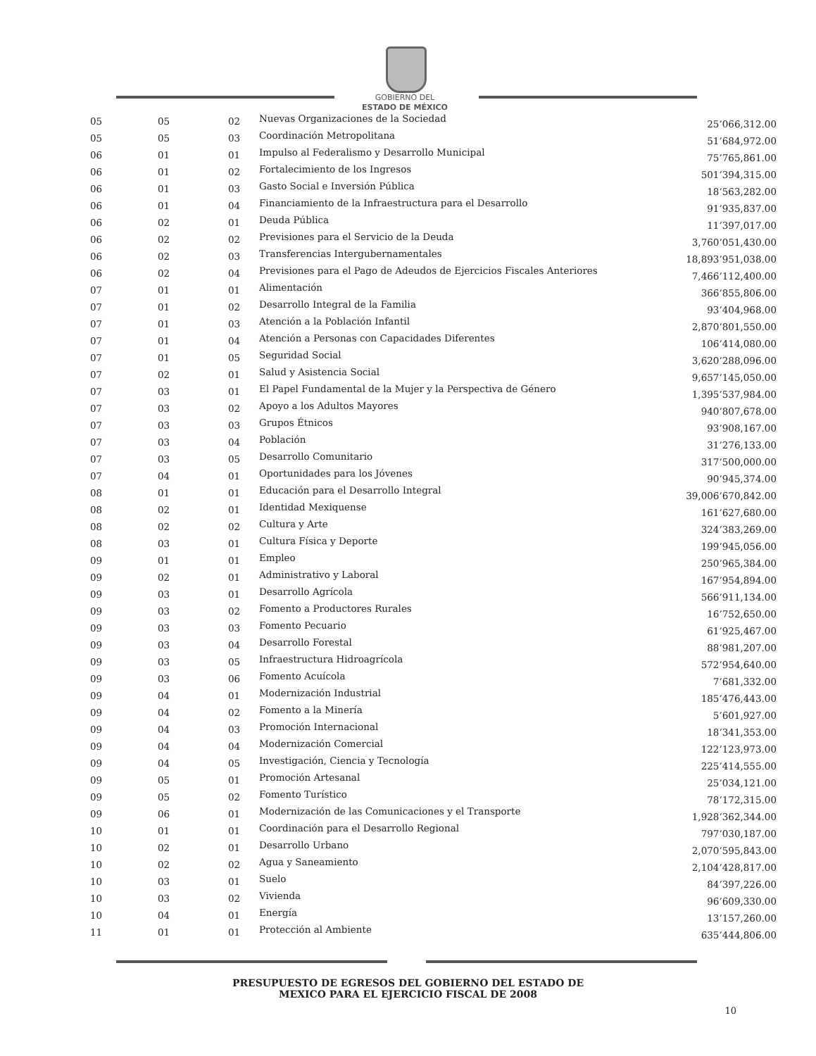GOBIERNO DEL
ESTADO DE MÉXICO
| 05 | 05 | 02 | Nuevas Organizaciones de la Sociedad | 25’066,312.00 |
| 05 | 05 | 03 | Coordinación Metropolitana | 51’684,972.00 |
| 06 | 01 | 01 | Impulso al Federalismo y Desarrollo Municipal | 75’765,861.00 |
| 06 | 01 | 02 | Fortalecimiento de los Ingresos | 501’394,315.00 |
| 06 | 01 | 03 | Gasto Social e Inversión Pública | 18’563,282.00 |
| 06 | 01 | 04 | Financiamiento de la Infraestructura para el Desarrollo | 91’935,837.00 |
| 06 | 02 | 01 | Deuda Pública | 11’397,017.00 |
| 06 | 02 | 02 | Previsiones para el Servicio de la Deuda | 3,760’051,430.00 |
| 06 | 02 | 03 | Transferencias Intergubernamentales | 18,893’951,038.00 |
| 06 | 02 | 04 | Previsiones para el Pago de Adeudos de Ejercicios Fiscales Anteriores | 7,466’112,400.00 |
| 07 | 01 | 01 | Alimentación | 366’855,806.00 |
| 07 | 01 | 02 | Desarrollo Integral de la Familia | 93’404,968.00 |
| 07 | 01 | 03 | Atención a la Población Infantil | 2,870’801,550.00 |
| 07 | 01 | 04 | Atención a Personas con Capacidades Diferentes | 106’414,080.00 |
| 07 | 01 | 05 | Seguridad Social | 3,620’288,096.00 |
| 07 | 02 | 01 | Salud y Asistencia Social | 9,657’145,050.00 |
| 07 | 03 | 01 | El Papel Fundamental de la Mujer y la Perspectiva de Género | 1,395’537,984.00 |
| 07 | 03 | 02 | Apoyo a los Adultos Mayores | 940’807,678.00 |
| 07 | 03 | 03 | Grupos Étnicos | 93’908,167.00 |
| 07 | 03 | 04 | Población | 31’276,133.00 |
| 07 | 03 | 05 | Desarrollo Comunitario | 317’500,000.00 |
| 07 | 04 | 01 | Oportunidades para los Jóvenes | 90’945,374.00 |
| 08 | 01 | 01 | Educación para el Desarrollo Integral | 39,006’670,842.00 |
| 08 | 02 | 01 | Identidad Mexiquense | 161’627,680.00 |
| 08 | 02 | 02 | Cultura y Arte | 324’383,269.00 |
| 08 | 03 | 01 | Cultura Física y Deporte | 199’945,056.00 |
| 09 | 01 | 01 | Empleo | 250’965,384.00 |
| 09 | 02 | 01 | Administrativo y Laboral | 167’954,894.00 |
| 09 | 03 | 01 | Desarrollo Agrícola | 566’911,134.00 |
| 09 | 03 | 02 | Fomento a Productores Rurales | 16’752,650.00 |
| 09 | 03 | 03 | Fomento Pecuario | 61’925,467.00 |
| 09 | 03 | 04 | Desarrollo Forestal | 88’981,207.00 |
| 09 | 03 | 05 | Infraestructura Hidroagrícola | 572’954,640.00 |
| 09 | 03 | 06 | Fomento Acuícola | 7’681,332.00 |
| 09 | 04 | 01 | Modernización Industrial | 185’476,443.00 |
| 09 | 04 | 02 | Fomento a la Minería | 5’601,927.00 |
| 09 | 04 | 03 | Promoción Internacional | 18’341,353.00 |
| 09 | 04 | 04 | Modernización Comercial | 122’123,973.00 |
| 09 | 04 | 05 | Investigación, Ciencia y Tecnología | 225’414,555.00 |
| 09 | 05 | 01 | Promoción Artesanal | 25’034,121.00 |
| 09 | 05 | 02 | Fomento Turístico | 78’172,315.00 |
| 09 | 06 | 01 | Modernización de las Comunicaciones y el Transporte | 1,928’362,344.00 |
| 10 | 01 | 01 | Coordinación para el Desarrollo Regional | 797’030,187.00 |
| 10 | 02 | 01 | Desarrollo Urbano | 2,070’595,843.00 |
| 10 | 02 | 02 | Agua y Saneamiento | 2,104’428,817.00 |
| 10 | 03 | 01 | Suelo | 84’397,226.00 |
| 10 | 03 | 02 | Vivienda | 96’609,330.00 |
| 10 | 04 | 01 | Energía | 13’157,260.00 |
| 11 | 01 | 01 | Protección al Ambiente | 635’444,806.00 |
PRESUPUESTO DE EGRESOS DEL GOBIERNO DEL ESTADO DE
MEXICO PARA EL EJERCICIO FISCAL DE 2008
10